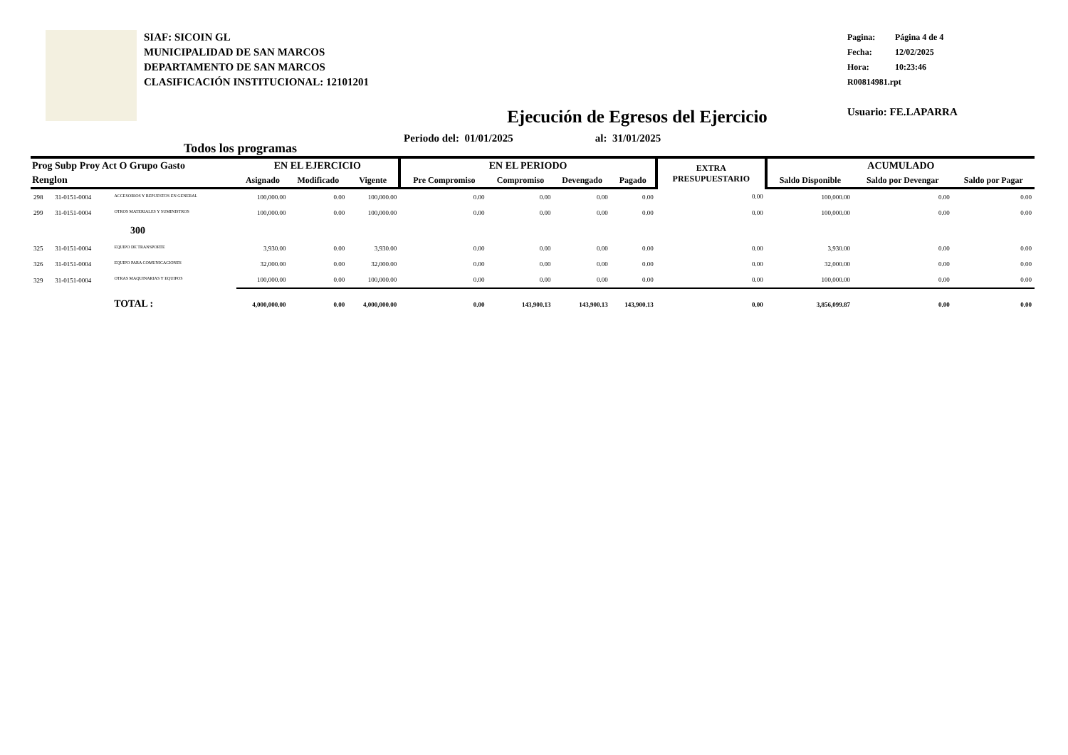SIAF: SICOIN GL
MUNICIPALIDAD DE SAN MARCOS
DEPARTAMENTO DE SAN MARCOS
CLASIFICACIÓN INSTITUCIONAL: 12101201
Pagina: Página 4 de 4
Fecha: 12/02/2025
Hora: 10:23:46
R00814981.rpt
Usuario: FE.LAPARRA
Ejecución de Egresos del Ejercicio
Todos los programas
Periodo del: 01/01/2025 al: 31/01/2025
| Prog Subp Proy Act O Grupo Gasto | | | EN EL EJERCICIO | | | EN EL PERIODO | | | | EXTRA PRESUPUESTARIO | ACUMULADO | | |
| --- | --- | --- | --- | --- | --- | --- | --- | --- | --- | --- | --- | --- | --- |
| Renglon | | | Asignado | Modificado | Vigente | Pre Compromiso | Compromiso | Devengado | Pagado | | Saldo Disponible | Saldo por Devengar | Saldo por Pagar |
| 298 | 31-0151-0004 | ACCESORIOS Y REPUESTOS EN GENERAL | 100,000.00 | 0.00 | 100,000.00 | 0.00 | 0.00 | 0.00 | 0.00 | 0.00 | 100,000.00 | 0.00 | 0.00 |
| 299 | 31-0151-0004 | OTROS MATERIALES Y SUMINISTROS | 100,000.00 | 0.00 | 100,000.00 | 0.00 | 0.00 | 0.00 | 0.00 | 0.00 | 100,000.00 | 0.00 | 0.00 |
| 300 | | | | | | | | | | | | | |
| 325 | 31-0151-0004 | EQUIPO DE TRANSPORTE | 3,930.00 | 0.00 | 3,930.00 | 0.00 | 0.00 | 0.00 | 0.00 | 0.00 | 3,930.00 | 0.00 | 0.00 |
| 326 | 31-0151-0004 | EQUIPO PARA COMUNICACIONES | 32,000.00 | 0.00 | 32,000.00 | 0.00 | 0.00 | 0.00 | 0.00 | 0.00 | 32,000.00 | 0.00 | 0.00 |
| 329 | 31-0151-0004 | OTRAS MAQUINARIAS Y EQUIPOS | 100,000.00 | 0.00 | 100,000.00 | 0.00 | 0.00 | 0.00 | 0.00 | 0.00 | 100,000.00 | 0.00 | 0.00 |
| TOTAL : | | | 4,000,000.00 | 0.00 | 4,000,000.00 | 0.00 | 143,900.13 | 143,900.13 | 143,900.13 | 0.00 | 3,856,099.87 | 0.00 | 0.00 |